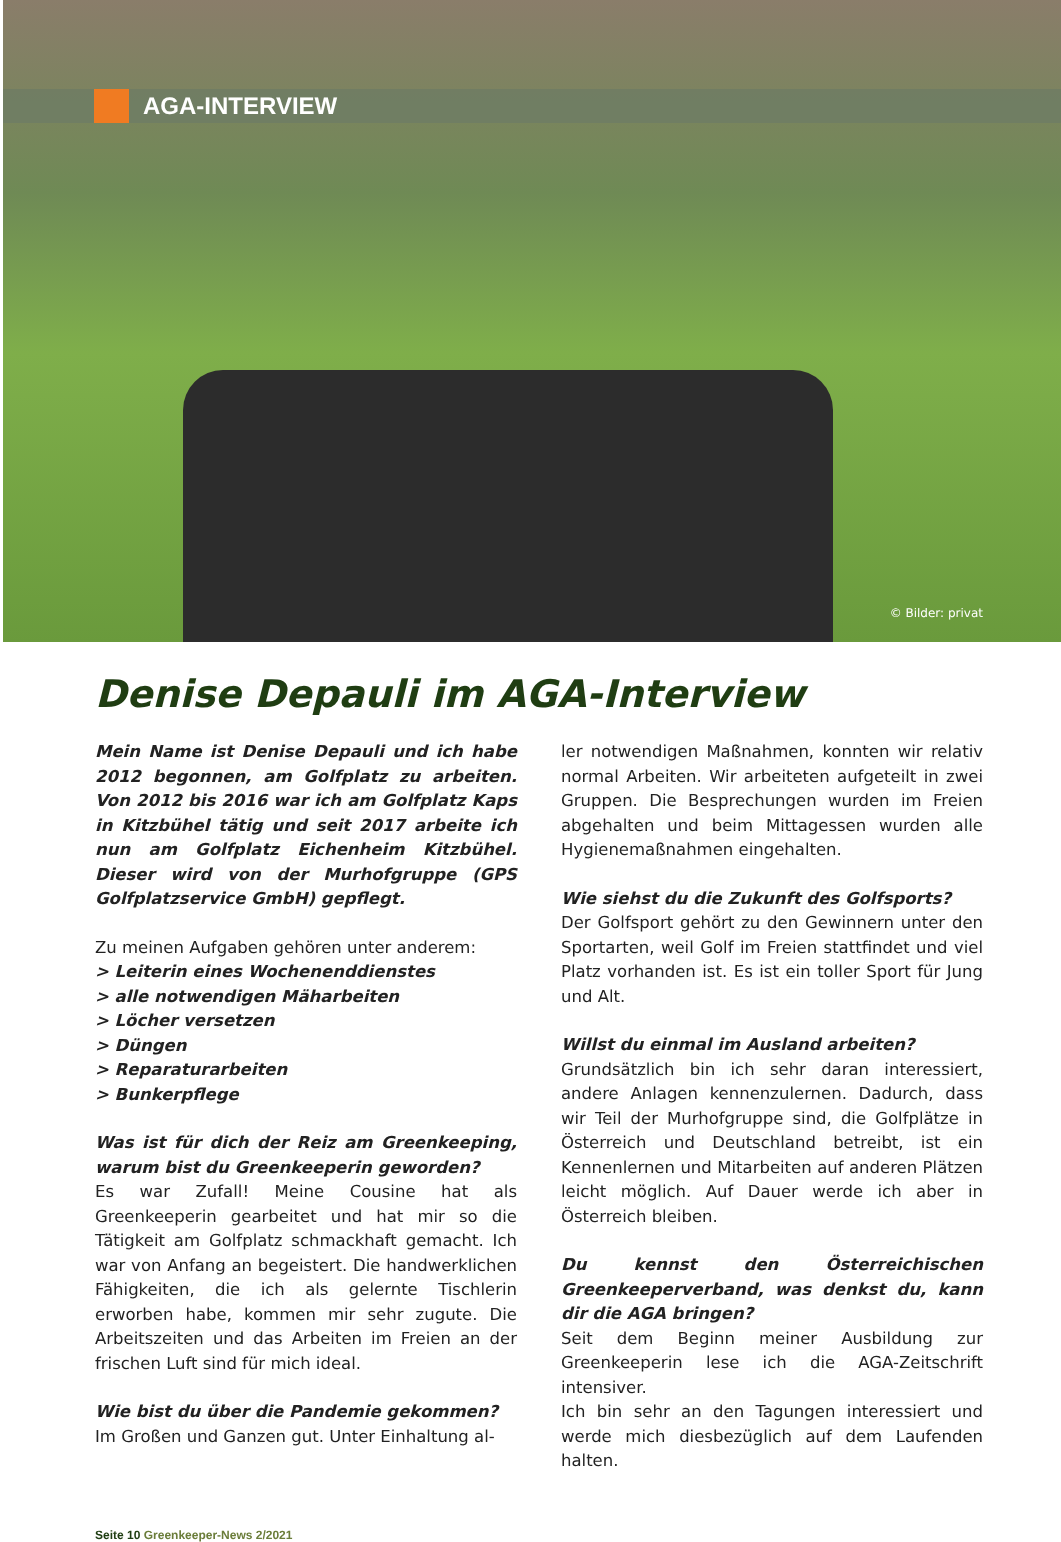AGA-INTERVIEW
© Bilder: privat
Denise Depauli im AGA-Interview
Mein Name ist Denise Depauli und ich habe 2012 begonnen, am Golfplatz zu arbeiten. Von 2012 bis 2016 war ich am Golfplatz Kaps in Kitzbühel tätig und seit 2017 arbeite ich nun am Golfplatz Eichenheim Kitzbühel. Dieser wird von der Murhofgruppe (GPS Golfplatzservice GmbH) gepflegt.
Zu meinen Aufgaben gehören unter anderem:
> Leiterin eines Wochenenddienstes
> alle notwendigen Mäharbeiten
> Löcher versetzen
> Düngen
> Reparaturarbeiten
> Bunkerpflege
Was ist für dich der Reiz am Greenkeeping, warum bist du Greenkeeperin geworden?
Es war Zufall! Meine Cousine hat als Greenkeeperin gearbeitet und hat mir so die Tätigkeit am Golfplatz schmackhaft gemacht. Ich war von Anfang an begeistert. Die handwerklichen Fähigkeiten, die ich als gelernte Tischlerin erworben habe, kommen mir sehr zugute. Die Arbeitszeiten und das Arbeiten im Freien an der frischen Luft sind für mich ideal.
Wie bist du über die Pandemie gekommen?
Im Großen und Ganzen gut. Unter Einhaltung al-
ler notwendigen Maßnahmen, konnten wir relativ normal Arbeiten. Wir arbeiteten aufgeteilt in zwei Gruppen. Die Besprechungen wurden im Freien abgehalten und beim Mittagessen wurden alle Hygienemaßnahmen eingehalten.
Wie siehst du die Zukunft des Golfsports?
Der Golfsport gehört zu den Gewinnern unter den Sportarten, weil Golf im Freien stattfindet und viel Platz vorhanden ist. Es ist ein toller Sport für Jung und Alt.
Willst du einmal im Ausland arbeiten?
Grundsätzlich bin ich sehr daran interessiert, andere Anlagen kennenzulernen. Dadurch, dass wir Teil der Murhofgruppe sind, die Golfplätze in Österreich und Deutschland betreibt, ist ein Kennenlernen und Mitarbeiten auf anderen Plätzen leicht möglich. Auf Dauer werde ich aber in Österreich bleiben.
Du kennst den Österreichischen Greenkeeperverband, was denkst du, kann dir die AGA bringen?
Seit dem Beginn meiner Ausbildung zur Greenkeeperin lese ich die AGA-Zeitschrift intensiver.
Ich bin sehr an den Tagungen interessiert und werde mich diesbezüglich auf dem Laufenden halten.
Seite 10 Greenkeeper-News 2/2021